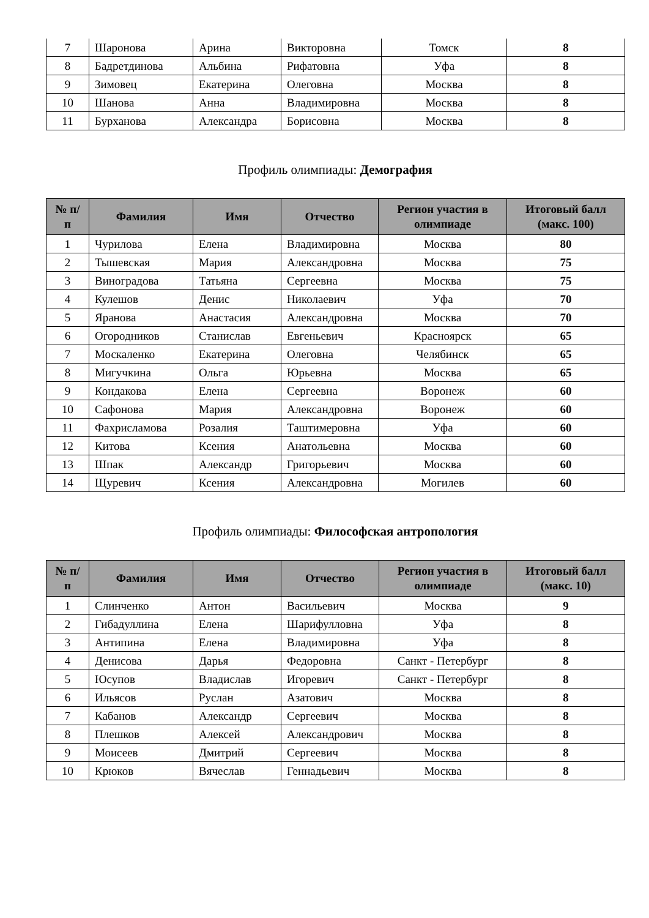| 7 | Шаронова | Арина | Викторовна | Томск | 8 |
| 8 | Бадретдинова | Альбина | Рифатовна | Уфа | 8 |
| 9 | Зимовец | Екатерина | Олеговна | Москва | 8 |
| 10 | Шанова | Анна | Владимировна | Москва | 8 |
| 11 | Бурханова | Александра | Борисовна | Москва | 8 |
Профиль олимпиады: Демография
| № п/п | Фамилия | Имя | Отчество | Регион участия в олимпиаде | Итоговый балл (макс. 100) |
| --- | --- | --- | --- | --- | --- |
| 1 | Чурилова | Елена | Владимировна | Москва | 80 |
| 2 | Тышевская | Мария | Александровна | Москва | 75 |
| 3 | Виноградова | Татьяна | Сергеевна | Москва | 75 |
| 4 | Кулешов | Денис | Николаевич | Уфа | 70 |
| 5 | Яранова | Анастасия | Александровна | Москва | 70 |
| 6 | Огородников | Станислав | Евгеньевич | Красноярск | 65 |
| 7 | Москаленко | Екатерина | Олеговна | Челябинск | 65 |
| 8 | Мигучкина | Ольга | Юрьевна | Москва | 65 |
| 9 | Кондакова | Елена | Сергеевна | Воронеж | 60 |
| 10 | Сафонова | Мария | Александровна | Воронеж | 60 |
| 11 | Фахрисламова | Розалия | Таштимеровна | Уфа | 60 |
| 12 | Китова | Ксения | Анатольевна | Москва | 60 |
| 13 | Шпак | Александр | Григорьевич | Москва | 60 |
| 14 | Щуревич | Ксения | Александровна | Могилев | 60 |
Профиль олимпиады: Философская антропология
| № п/п | Фамилия | Имя | Отчество | Регион участия в олимпиаде | Итоговый балл (макс. 10) |
| --- | --- | --- | --- | --- | --- |
| 1 | Слинченко | Антон | Васильевич | Москва | 9 |
| 2 | Гибадуллина | Елена | Шарифулловна | Уфа | 8 |
| 3 | Антипина | Елена | Владимировна | Уфа | 8 |
| 4 | Денисова | Дарья | Федоровна | Санкт - Петербург | 8 |
| 5 | Юсупов | Владислав | Игоревич | Санкт - Петербург | 8 |
| 6 | Ильясов | Руслан | Азатович | Москва | 8 |
| 7 | Кабанов | Александр | Сергеевич | Москва | 8 |
| 8 | Плешков | Алексей | Александрович | Москва | 8 |
| 9 | Моисеев | Дмитрий | Сергеевич | Москва | 8 |
| 10 | Крюков | Вячеслав | Геннадьевич | Москва | 8 |